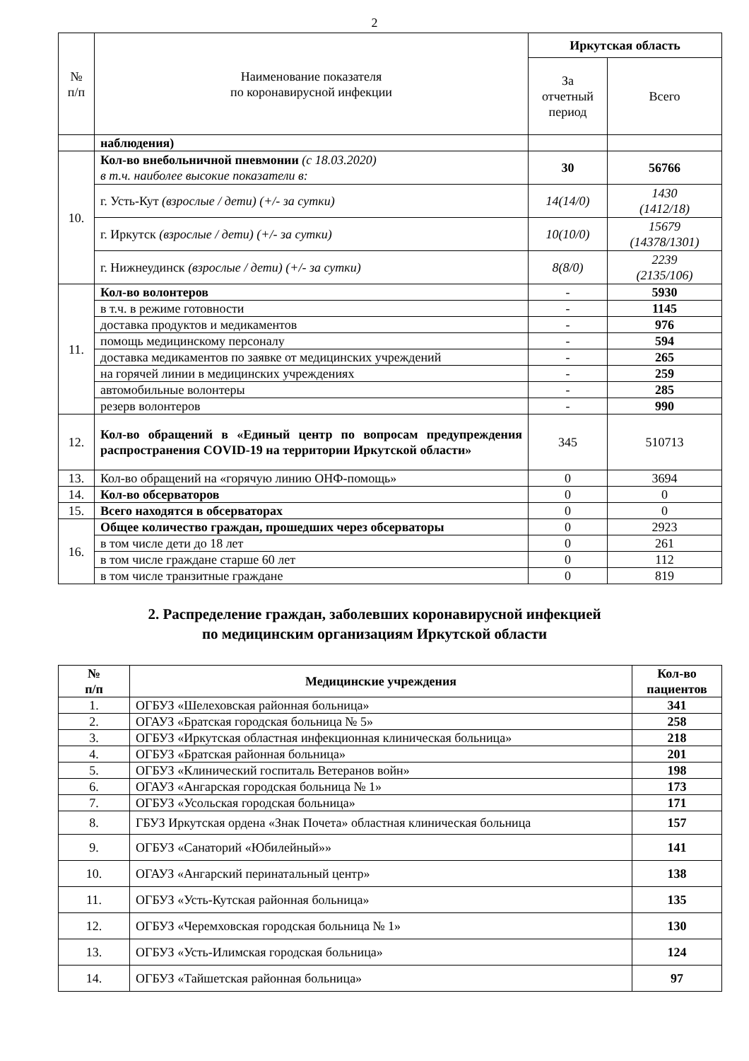2
| № п/п | Наименование показателя по коронавирусной инфекции | Иркутская область | |
| | | За отчетный период | Всего |
| | наблюдения) | | |
| 10. | Кол-во внебольничной пневмонии (с 18.03.2020) в т.ч. наиболее высокие показатели в: | 30 | 56766 |
| | г. Усть-Кут (взрослые / дети) (+/- за сутки) | 14(14/0) | 1430 (1412/18) |
| | г. Иркутск (взрослые / дети) (+/- за сутки) | 10(10/0) | 15679 (14378/1301) |
| | г. Нижнеудинск (взрослые / дети) (+/- за сутки) | 8(8/0) | 2239 (2135/106) |
| 11. | Кол-во волонтеров | - | 5930 |
| | в т.ч. в режиме готовности | - | 1145 |
| | доставка продуктов и медикаментов | - | 976 |
| | помощь медицинскому персоналу | - | 594 |
| | доставка медикаментов по заявке от медицинских учреждений | - | 265 |
| | на горячей линии в медицинских учреждениях | - | 259 |
| | автомобильные волонтеры | - | 285 |
| | резерв волонтеров | - | 990 |
| 12. | Кол-во обращений в «Единый центр по вопросам предупреждения распространения COVID-19 на территории Иркутской области» | 345 | 510713 |
| 13. | Кол-во обращений на «горячую линию ОНФ-помощь» | 0 | 3694 |
| 14. | Кол-во обсерваторов | 0 | 0 |
| 15. | Всего находятся в обсерваторах | 0 | 0 |
| 16. | Общее количество граждан, прошедших через обсерваторы | 0 | 2923 |
| | в том числе дети до 18 лет | 0 | 261 |
| | в том числе граждане старше 60 лет | 0 | 112 |
| | в том числе транзитные граждане | 0 | 819 |
2. Распределение граждан, заболевших коронавирусной инфекцией
по медицинским организациям Иркутской области
| № п/п | Медицинские учреждения | Кол-во пациентов |
| --- | --- | --- |
| 1. | ОГБУЗ «Шелеховская районная больница» | 341 |
| 2. | ОГАУЗ «Братская городская больница № 5» | 258 |
| 3. | ОГБУЗ «Иркутская областная инфекционная клиническая больница» | 218 |
| 4. | ОГБУЗ «Братская районная больница» | 201 |
| 5. | ОГБУЗ «Клинический госпиталь Ветеранов войн» | 198 |
| 6. | ОГАУЗ «Ангарская городская больница № 1» | 173 |
| 7. | ОГБУЗ «Усольская городская больница» | 171 |
| 8. | ГБУЗ Иркутская ордена «Знак Почета» областная клиническая больница | 157 |
| 9. | ОГБУЗ «Санаторий «Юбилейный»» | 141 |
| 10. | ОГАУЗ «Ангарский перинатальный центр» | 138 |
| 11. | ОГБУЗ «Усть-Кутская районная больница» | 135 |
| 12. | ОГБУЗ «Черемховская городская больница № 1» | 130 |
| 13. | ОГБУЗ «Усть-Илимская городская больница» | 124 |
| 14. | ОГБУЗ «Тайшетская районная больница» | 97 |